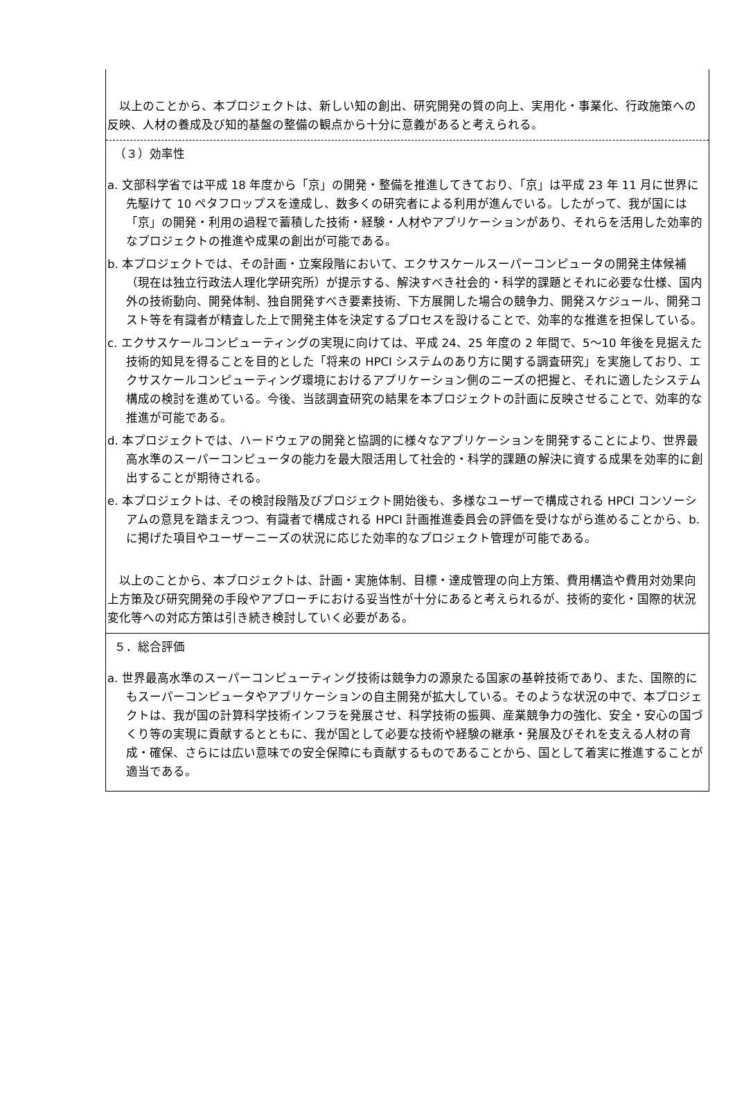以上のことから、本プロジェクトは、新しい知の創出、研究開発の質の向上、実用化・事業化、行政施策への反映、人材の養成及び知的基盤の整備の観点から十分に意義があると考えられる。
（３）効率性
a. 文部科学省では平成 18 年度から「京」の開発・整備を推進してきており、「京」は平成 23 年 11 月に世界に先駆けて 10 ペタフロップスを達成し、数多くの研究者による利用が進んでいる。したがって、我が国には「京」の開発・利用の過程で蓄積した技術・経験・人材やアプリケーションがあり、それらを活用した効率的なプロジェクトの推進や成果の創出が可能である。
b. 本プロジェクトでは、その計画・立案段階において、エクサスケールスーパーコンピュータの開発主体候補（現在は独立行政法人理化学研究所）が提示する、解決すべき社会的・科学的課題とそれに必要な仕様、国内外の技術動向、開発体制、独自開発すべき要素技術、下方展開した場合の競争力、開発スケジュール、開発コスト等を有識者が精査した上で開発主体を決定するプロセスを設けることで、効率的な推進を担保している。
c. エクサスケールコンピューティングの実現に向けては、平成 24、25 年度の 2 年間で、5～10 年後を見据えた技術的知見を得ることを目的とした「将来の HPCI システムのあり方に関する調査研究」を実施しており、エクサスケールコンピューティング環境におけるアプリケーション側のニーズの把握と、それに適したシステム構成の検討を進めている。今後、当該調査研究の結果を本プロジェクトの計画に反映させることで、効率的な推進が可能である。
d. 本プロジェクトでは、ハードウェアの開発と協調的に様々なアプリケーションを開発することにより、世界最高水準のスーパーコンピュータの能力を最大限活用して社会的・科学的課題の解決に資する成果を効率的に創出することが期待される。
e. 本プロジェクトは、その検討段階及びプロジェクト開始後も、多様なユーザーで構成される HPCI コンソーシアムの意見を踏まえつつ、有識者で構成される HPCI 計画推進委員会の評価を受けながら進めることから、b. に掲げた項目やユーザーニーズの状況に応じた効率的なプロジェクト管理が可能である。
以上のことから、本プロジェクトは、計画・実施体制、目標・達成管理の向上方策、費用構造や費用対効果向上方策及び研究開発の手段やアプローチにおける妥当性が十分にあると考えられるが、技術的変化・国際的状況変化等への対応方策は引き続き検討していく必要がある。
５．総合評価
a. 世界最高水準のスーパーコンピューティング技術は競争力の源泉たる国家の基幹技術であり、また、国際的にもスーパーコンピュータやアプリケーションの自主開発が拡大している。そのような状況の中で、本プロジェクトは、我が国の計算科学技術インフラを発展させ、科学技術の振興、産業競争力の強化、安全・安心の国づくり等の実現に貢献するとともに、我が国として必要な技術や経験の継承・発展及びそれを支える人材の育成・確保、さらには広い意味での安全保障にも貢献するものであることから、国として着実に推進することが適当である。